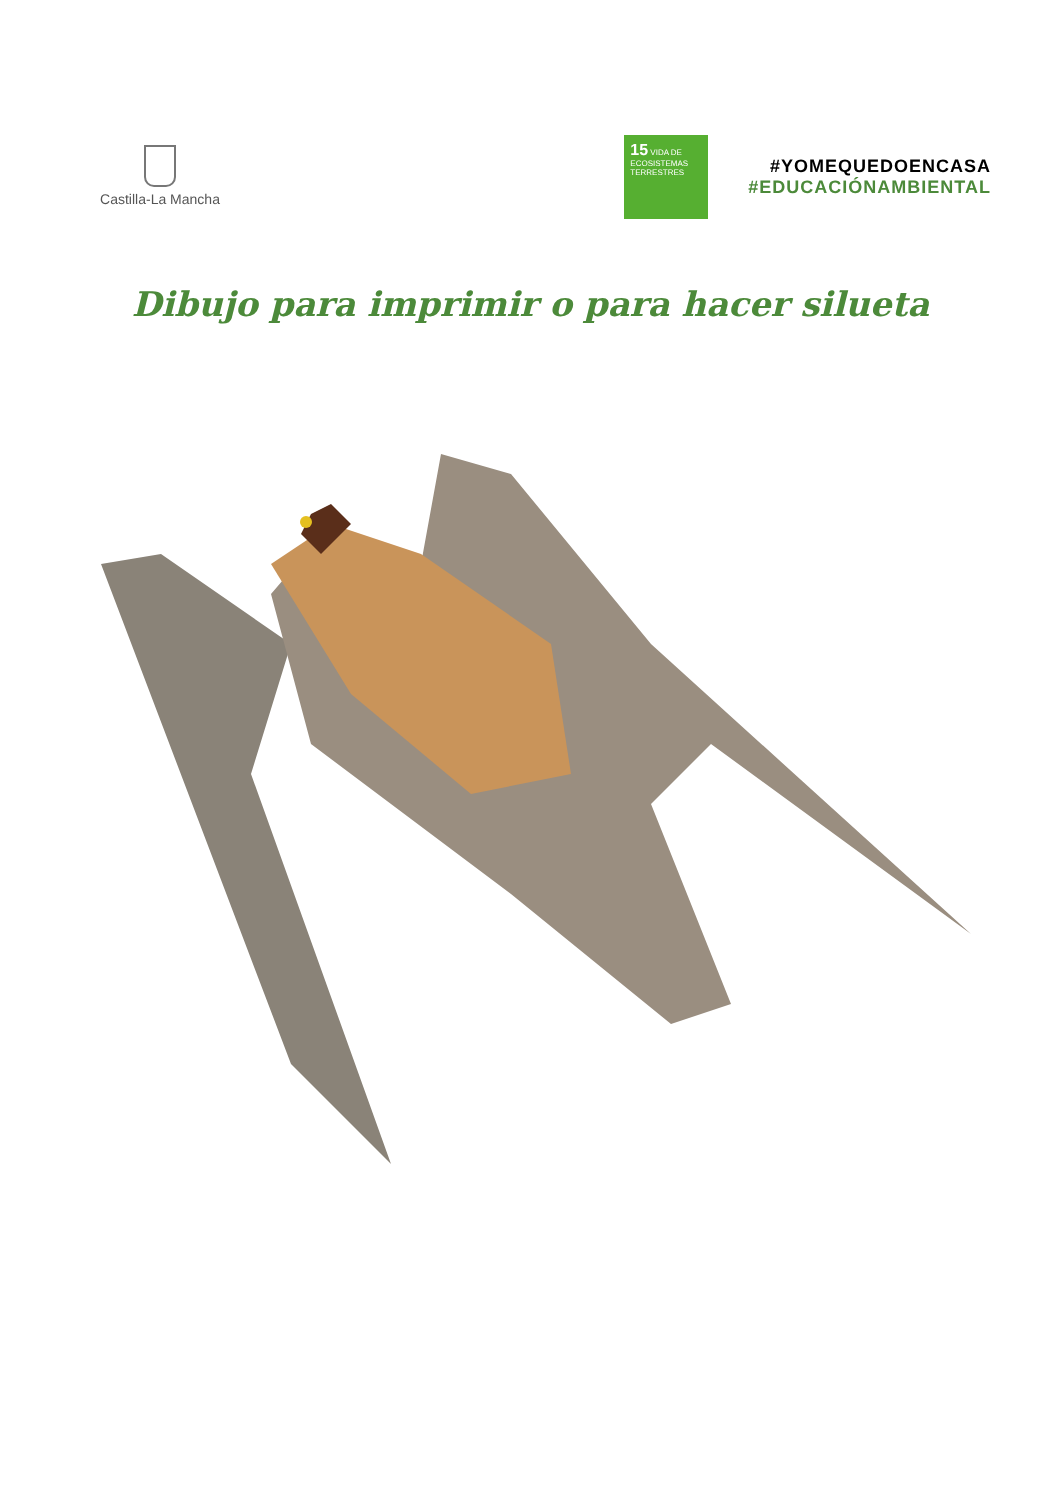Castilla-La Mancha
15 VIDA DE ECOSISTEMAS TERRESTRES
#YOMEQUEDOENCASA
#EDUCACIÓNAMBIENTAL
Dibujo para imprimir o para hacer silueta